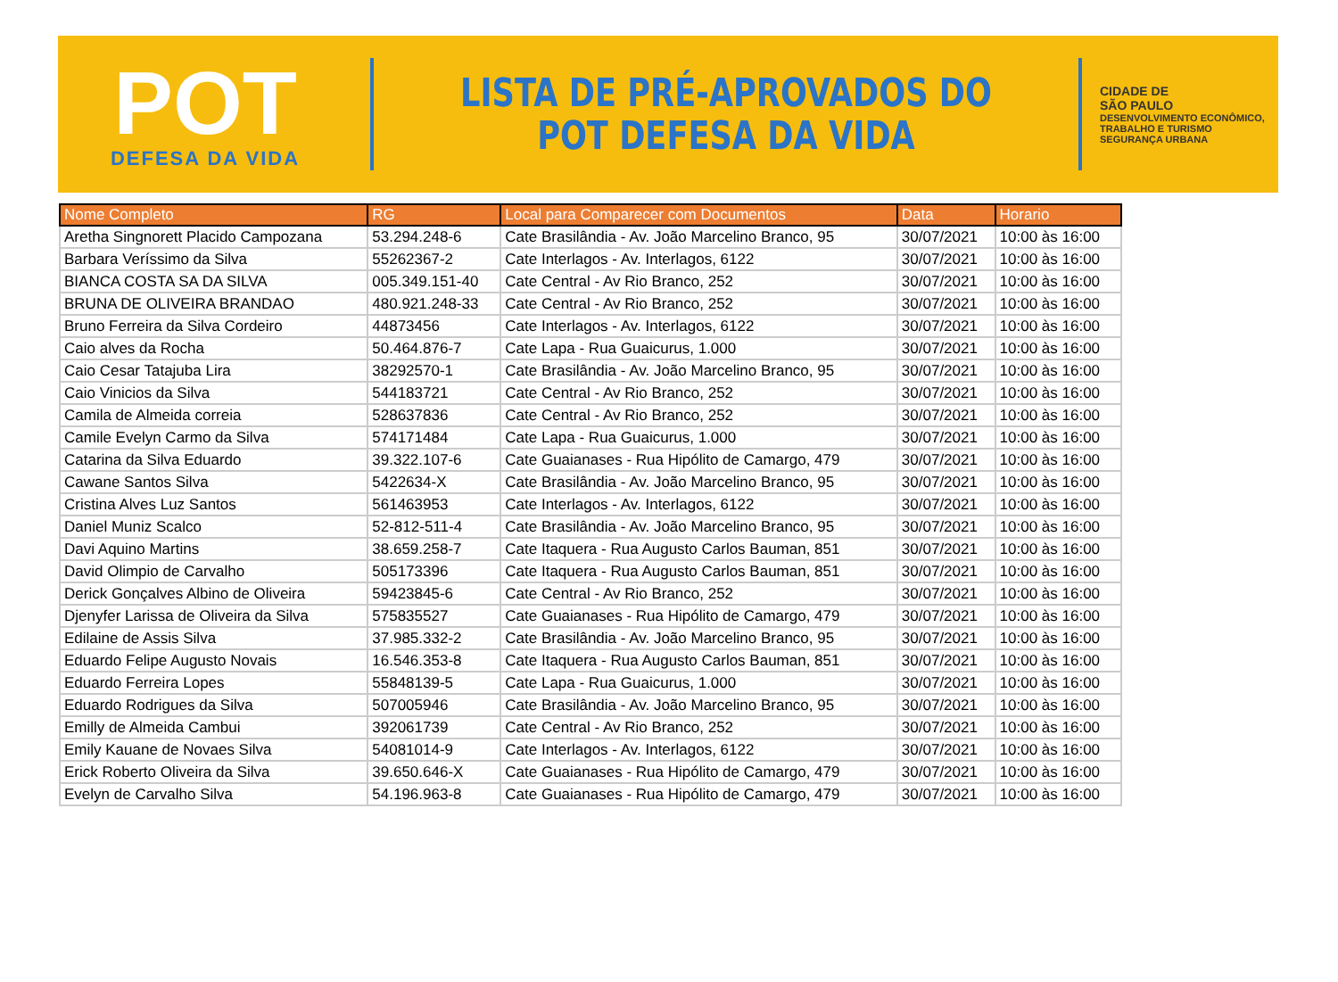POT
DEFESA DA VIDA
LISTA DE PRÉ-APROVADOS DO
POT DEFESA DA VIDA
CIDADE DE
SÃO PAULO
DESENVOLVIMENTO ECONÔMICO, TRABALHO E TURISMO
SEGURANÇA URBANA
| Nome Completo | RG | Local para Comparecer com Documentos | Data | Horario |
| --- | --- | --- | --- | --- |
| Aretha Singnorett Placido Campozana | 53.294.248-6 | Cate Brasilândia - Av. João Marcelino Branco, 95 | 30/07/2021 | 10:00 às 16:00 |
| Barbara Veríssimo da Silva | 55262367-2 | Cate Interlagos - Av. Interlagos, 6122 | 30/07/2021 | 10:00 às 16:00 |
| BIANCA COSTA SA DA SILVA | 005.349.151-40 | Cate Central - Av Rio Branco, 252 | 30/07/2021 | 10:00 às 16:00 |
| BRUNA DE OLIVEIRA BRANDAO | 480.921.248-33 | Cate Central - Av Rio Branco, 252 | 30/07/2021 | 10:00 às 16:00 |
| Bruno Ferreira da Silva Cordeiro | 44873456 | Cate Interlagos - Av. Interlagos, 6122 | 30/07/2021 | 10:00 às 16:00 |
| Caio alves da Rocha | 50.464.876-7 | Cate Lapa - Rua Guaicurus, 1.000 | 30/07/2021 | 10:00 às 16:00 |
| Caio Cesar Tatajuba Lira | 38292570-1 | Cate Brasilândia - Av. João Marcelino Branco, 95 | 30/07/2021 | 10:00 às 16:00 |
| Caio Vinicios da Silva | 544183721 | Cate Central - Av Rio Branco, 252 | 30/07/2021 | 10:00 às 16:00 |
| Camila de Almeida correia | 528637836 | Cate Central - Av Rio Branco, 252 | 30/07/2021 | 10:00 às 16:00 |
| Camile Evelyn Carmo da Silva | 574171484 | Cate Lapa - Rua Guaicurus, 1.000 | 30/07/2021 | 10:00 às 16:00 |
| Catarina da Silva Eduardo | 39.322.107-6 | Cate Guaianases - Rua Hipólito de Camargo, 479 | 30/07/2021 | 10:00 às 16:00 |
| Cawane Santos Silva | 5422634-X | Cate Brasilândia - Av. João Marcelino Branco, 95 | 30/07/2021 | 10:00 às 16:00 |
| Cristina Alves Luz Santos | 561463953 | Cate Interlagos - Av. Interlagos, 6122 | 30/07/2021 | 10:00 às 16:00 |
| Daniel Muniz Scalco | 52-812-511-4 | Cate Brasilândia - Av. João Marcelino Branco, 95 | 30/07/2021 | 10:00 às 16:00 |
| Davi Aquino Martins | 38.659.258-7 | Cate Itaquera - Rua Augusto Carlos Bauman, 851 | 30/07/2021 | 10:00 às 16:00 |
| David Olimpio de Carvalho | 505173396 | Cate Itaquera - Rua Augusto Carlos Bauman, 851 | 30/07/2021 | 10:00 às 16:00 |
| Derick Gonçalves Albino de Oliveira | 59423845-6 | Cate Central - Av Rio Branco, 252 | 30/07/2021 | 10:00 às 16:00 |
| Djenyfer Larissa de Oliveira da Silva | 575835527 | Cate Guaianases - Rua Hipólito de Camargo, 479 | 30/07/2021 | 10:00 às 16:00 |
| Edilaine de Assis Silva | 37.985.332-2 | Cate Brasilândia - Av. João Marcelino Branco, 95 | 30/07/2021 | 10:00 às 16:00 |
| Eduardo Felipe Augusto Novais | 16.546.353-8 | Cate Itaquera - Rua Augusto Carlos Bauman, 851 | 30/07/2021 | 10:00 às 16:00 |
| Eduardo Ferreira Lopes | 55848139-5 | Cate Lapa - Rua Guaicurus, 1.000 | 30/07/2021 | 10:00 às 16:00 |
| Eduardo Rodrigues da Silva | 507005946 | Cate Brasilândia - Av. João Marcelino Branco, 95 | 30/07/2021 | 10:00 às 16:00 |
| Emilly de Almeida Cambui | 392061739 | Cate Central - Av Rio Branco, 252 | 30/07/2021 | 10:00 às 16:00 |
| Emily Kauane de Novaes Silva | 54081014-9 | Cate Interlagos - Av. Interlagos, 6122 | 30/07/2021 | 10:00 às 16:00 |
| Erick Roberto Oliveira da Silva | 39.650.646-X | Cate Guaianases - Rua Hipólito de Camargo, 479 | 30/07/2021 | 10:00 às 16:00 |
| Evelyn de Carvalho Silva | 54.196.963-8 | Cate Guaianases - Rua Hipólito de Camargo, 479 | 30/07/2021 | 10:00 às 16:00 |